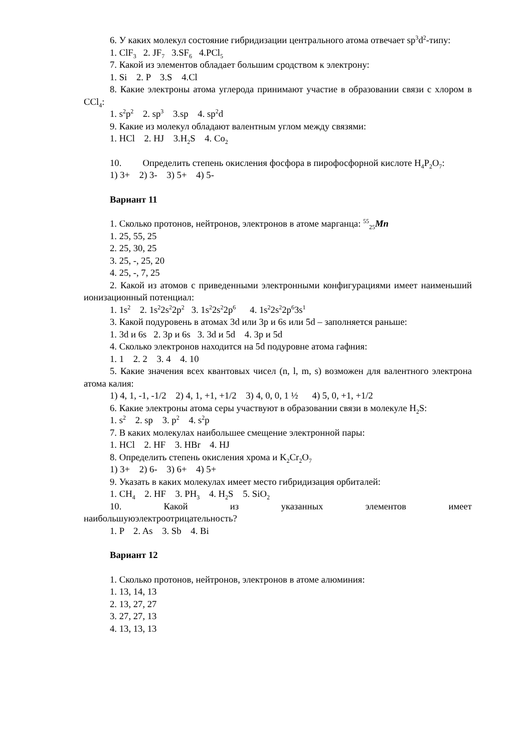6. У каких молекул состояние гибридизации центрального атома отвечает sp<sup>3</sup>d<sup>2</sup>-типу:
1. ClF<sub>3</sub> 2. JF<sub>7</sub> 3.SF<sub>6</sub> 4.PCl<sub>5</sub>
7. Какой из элементов обладает большим сродством к электрону:
1. Si 2. P 3.S 4.Cl
8. Какие электроны атома углерода принимают участие в образовании связи с хлором в CCl<sub>4</sub>:
1. s<sup>2</sup>p<sup>2</sup> 2. sp<sup>3</sup> 3.sp 4. sp<sup>2</sup>d
9. Какие из молекул обладают валентным углом между связями:
1. HCl 2. HJ 3.H<sub>2</sub>S 4. Co<sub>2</sub>
10. Определить степень окисления фосфора в пирофосфорной кислоте H<sub>4</sub>P<sub>2</sub>O<sub>7</sub>:
1) 3+ 2) 3- 3) 5+ 4) 5-
Вариант 11
1. Сколько протонов, нейтронов, электронов в атоме марганца: <sup>55</sup><sub>25</sub>Mn
1. 25, 55, 25
2. 25, 30, 25
3. 25, -, 25, 20
4. 25, -, 7, 25
2. Какой из атомов с приведенными электронными конфигурациями имеет наименьший ионизационный потенциал:
1. 1s<sup>2</sup> 2. 1s<sup>2</sup>2s<sup>2</sup>2p<sup>2</sup> 3. 1s<sup>2</sup>2s<sup>2</sup>2p<sup>6</sup> 4. 1s<sup>2</sup>2s<sup>2</sup>2p<sup>6</sup>3s<sup>1</sup>
3. Какой подуровень в атомах 3d или 3p и 6s или 5d – заполняется раньше:
1. 3d и 6s 2. 3p и 6s 3. 3d и 5d 4. 3p и 5d
4. Сколько электронов находится на 5d подуровне атома гафния:
1. 1 2. 2 3. 4 4. 10
5. Какие значения всех квантовых чисел (n, l, m, s) возможен для валентного электрона атома калия:
1) 4, 1, -1, -1/2 2) 4, 1, +1, +1/2 3) 4, 0, 0, 1 ½ 4) 5, 0, +1, +1/2
6. Какие электроны атома серы участвуют в образовании связи в молекуле H<sub>2</sub>S:
1. s<sup>2</sup> 2. sp 3. p<sup>2</sup> 4. s<sup>2</sup>p
7. В каких молекулах наибольшее смещение электронной пары:
1. HCl 2. HF 3. HBr 4. HJ
8. Определить степень окисления хрома и K<sub>2</sub>Cr<sub>2</sub>O<sub>7</sub>
1) 3+ 2) 6- 3) 6+ 4) 5+
9. Указать в каких молекулах имеет место гибридизация орбиталей:
1. CH<sub>4</sub> 2. HF 3. PH<sub>3</sub> 4. H<sub>2</sub>S 5. SiO<sub>2</sub>
10. Какой из указанных элементов имеет
наибольшуюэлектроотрицательность?
1. P 2. As 3. Sb 4. Bi
Вариант 12
1. Сколько протонов, нейтронов, электронов в атоме алюминия:
1. 13, 14, 13
2. 13, 27, 27
3. 27, 27, 13
4. 13, 13, 13